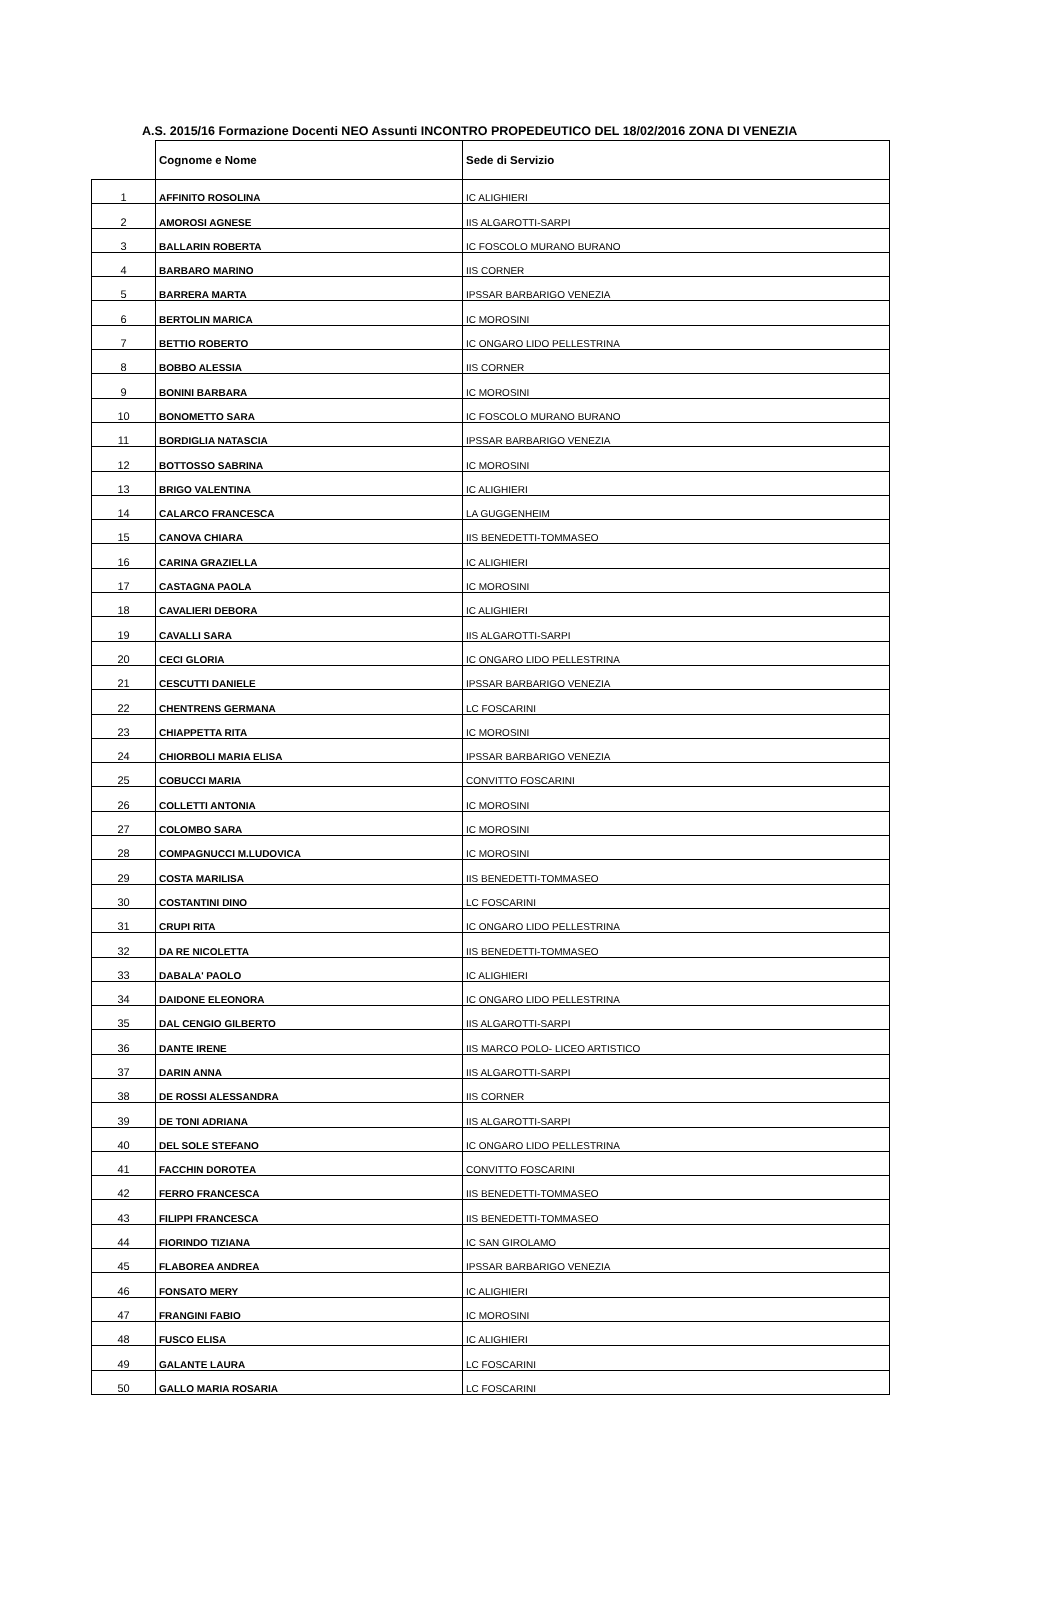A.S. 2015/16 Formazione Docenti NEO Assunti INCONTRO PROPEDEUTICO DEL 18/02/2016 ZONA DI VENEZIA
| | Cognome e Nome | Sede di Servizio |
| --- | --- | --- |
| 1 | AFFINITO ROSOLINA | IC ALIGHIERI |
| 2 | AMOROSI AGNESE | IIS ALGAROTTI-SARPI |
| 3 | BALLARIN ROBERTA | IC FOSCOLO MURANO BURANO |
| 4 | BARBARO MARINO | IIS CORNER |
| 5 | BARRERA MARTA | IPSSAR BARBARIGO VENEZIA |
| 6 | BERTOLIN MARICA | IC MOROSINI |
| 7 | BETTIO ROBERTO | IC ONGARO LIDO PELLESTRINA |
| 8 | BOBBO ALESSIA | IIS CORNER |
| 9 | BONINI BARBARA | IC MOROSINI |
| 10 | BONOMETTO SARA | IC FOSCOLO MURANO BURANO |
| 11 | BORDIGLIA NATASCIA | IPSSAR BARBARIGO VENEZIA |
| 12 | BOTTOSSO SABRINA | IC MOROSINI |
| 13 | BRIGO VALENTINA | IC ALIGHIERI |
| 14 | CALARCO FRANCESCA | LA GUGGENHEIM |
| 15 | CANOVA CHIARA | IIS BENEDETTI-TOMMASEO |
| 16 | CARINA GRAZIELLA | IC ALIGHIERI |
| 17 | CASTAGNA PAOLA | IC MOROSINI |
| 18 | CAVALIERI DEBORA | IC ALIGHIERI |
| 19 | CAVALLI SARA | IIS ALGAROTTI-SARPI |
| 20 | CECI GLORIA | IC ONGARO LIDO PELLESTRINA |
| 21 | CESCUTTI DANIELE | IPSSAR BARBARIGO VENEZIA |
| 22 | CHENTRENS GERMANA | LC FOSCARINI |
| 23 | CHIAPPETTA RITA | IC MOROSINI |
| 24 | CHIORBOLI MARIA ELISA | IPSSAR BARBARIGO VENEZIA |
| 25 | COBUCCI MARIA | CONVITTO FOSCARINI |
| 26 | COLLETTI ANTONIA | IC MOROSINI |
| 27 | COLOMBO SARA | IC MOROSINI |
| 28 | COMPAGNUCCI M.LUDOVICA | IC MOROSINI |
| 29 | COSTA MARILISA | IIS BENEDETTI-TOMMASEO |
| 30 | COSTANTINI DINO | LC FOSCARINI |
| 31 | CRUPI RITA | IC ONGARO LIDO PELLESTRINA |
| 32 | DA RE NICOLETTA | IIS BENEDETTI-TOMMASEO |
| 33 | DABALA' PAOLO | IC ALIGHIERI |
| 34 | DAIDONE ELEONORA | IC ONGARO LIDO PELLESTRINA |
| 35 | DAL CENGIO GILBERTO | IIS ALGAROTTI-SARPI |
| 36 | DANTE IRENE | IIS MARCO POLO- LICEO ARTISTICO |
| 37 | DARIN ANNA | IIS ALGAROTTI-SARPI |
| 38 | DE ROSSI ALESSANDRA | IIS CORNER |
| 39 | DE TONI ADRIANA | IIS ALGAROTTI-SARPI |
| 40 | DEL SOLE STEFANO | IC ONGARO LIDO PELLESTRINA |
| 41 | FACCHIN DOROTEA | CONVITTO FOSCARINI |
| 42 | FERRO FRANCESCA | IIS BENEDETTI-TOMMASEO |
| 43 | FILIPPI FRANCESCA | IIS BENEDETTI-TOMMASEO |
| 44 | FIORINDO TIZIANA | IC SAN GIROLAMO |
| 45 | FLABOREA ANDREA | IPSSAR BARBARIGO VENEZIA |
| 46 | FONSATO MERY | IC ALIGHIERI |
| 47 | FRANGINI FABIO | IC MOROSINI |
| 48 | FUSCO ELISA | IC ALIGHIERI |
| 49 | GALANTE LAURA | LC FOSCARINI |
| 50 | GALLO MARIA ROSARIA | LC FOSCARINI |